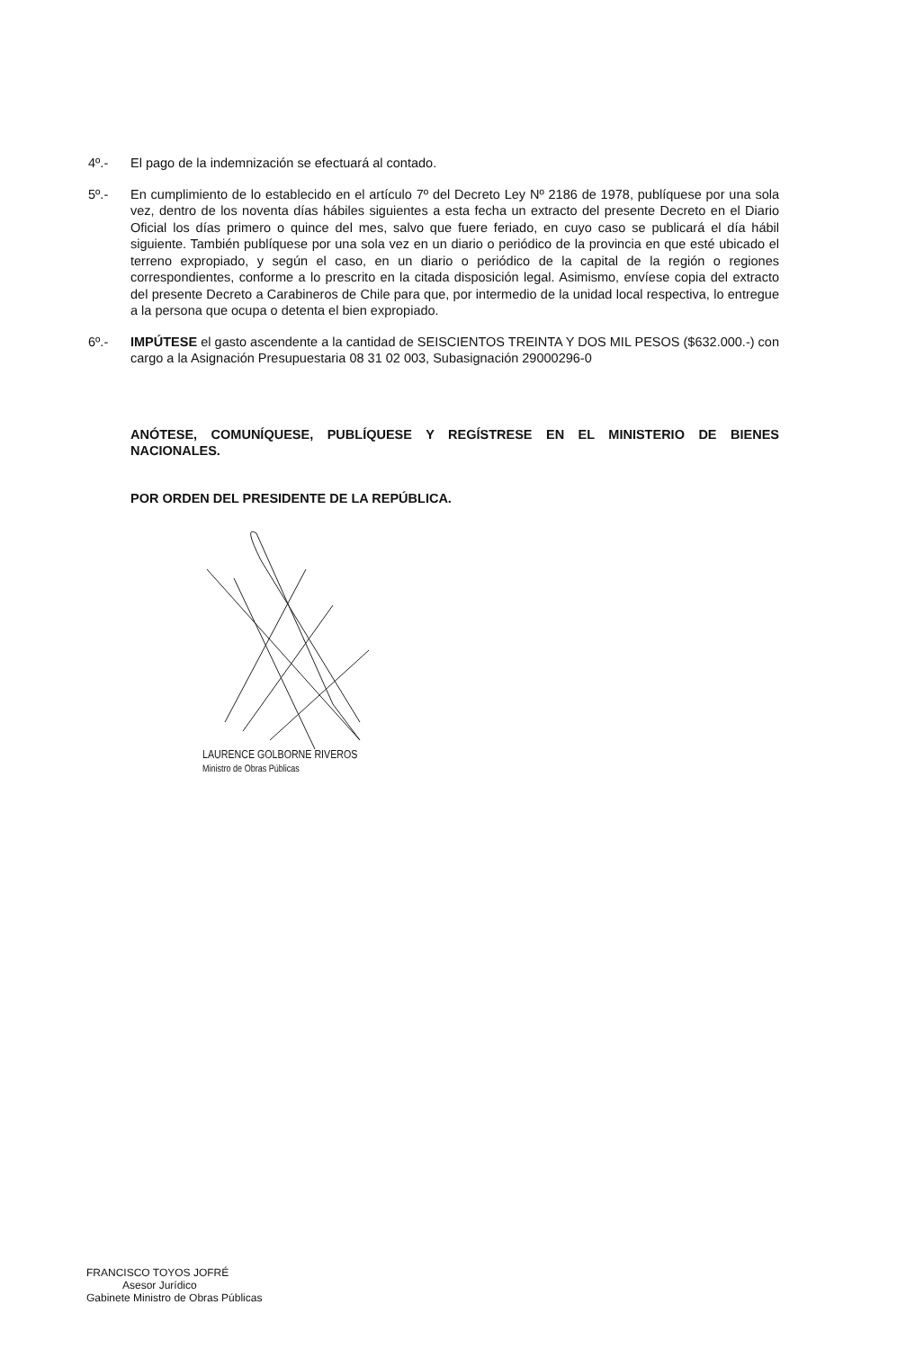4º.- El pago de la indemnización se efectuará al contado.
5º.- En cumplimiento de lo establecido en el artículo 7º del Decreto Ley Nº 2186 de 1978, publíquese por una sola vez, dentro de los noventa días hábiles siguientes a esta fecha un extracto del presente Decreto en el Diario Oficial los días primero o quince del mes, salvo que fuere feriado, en cuyo caso se publicará el día hábil siguiente. También publíquese por una sola vez en un diario o periódico de la provincia en que esté ubicado el terreno expropiado, y según el caso, en un diario o periódico de la capital de la región o regiones correspondientes, conforme a lo prescrito en la citada disposición legal. Asimismo, envíese copia del extracto del presente Decreto a Carabineros de Chile para que, por intermedio de la unidad local respectiva, lo entregue a la persona que ocupa o detenta el bien expropiado.
6º.- IMPÚTESE el gasto ascendente a la cantidad de SEISCIENTOS TREINTA Y DOS MIL PESOS ($632.000.-) con cargo a la Asignación Presupuestaria 08 31 02 003, Subasignación 29000296-0
ANÓTESE, COMUNÍQUESE, PUBLÍQUESE Y REGÍSTRESE EN EL MINISTERIO DE BIENES NACIONALES.
POR ORDEN DEL PRESIDENTE DE LA REPÚBLICA.
LAURENCE GOLBORNE RIVEROS
Ministro de Obras Públicas
FRANCISCO TOYOS JOFRÉ
Asesor Jurídico
Gabinete Ministro de Obras Públicas